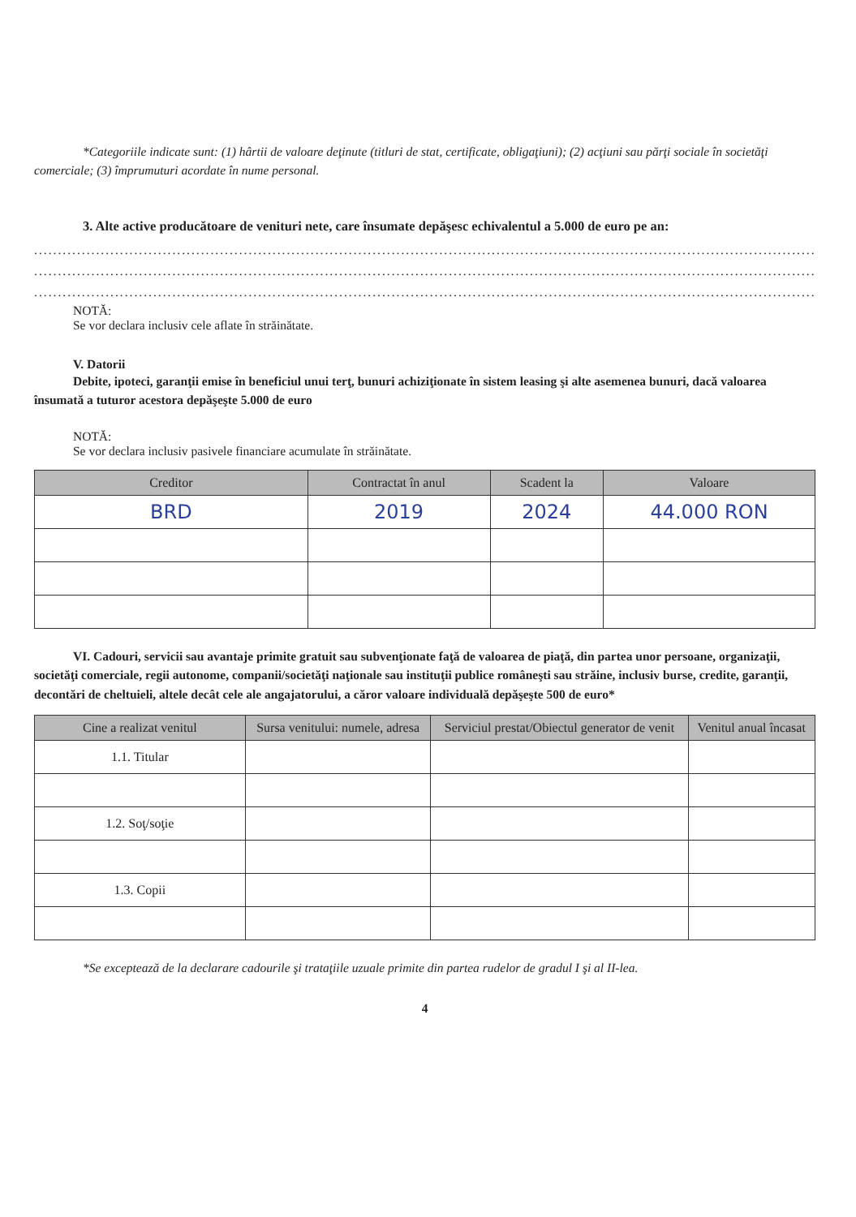*Categoriile indicate sunt: (1) hârtii de valoare deţinute (titluri de stat, certificate, obligaţiuni); (2) acţiuni sau părţi sociale în societăţi comerciale; (3) împrumuturi acordate în nume personal.
3. Alte active producătoare de venituri nete, care însumate depăşesc echivalentul a 5.000 de euro pe an:
..........................................................................................................................................................................................
..........................................................................................................................................................................................
..........................................................................................................................................................................................
NOTĂ:
Se vor declara inclusiv cele aflate în străinătate.
V. Datorii
Debite, ipoteci, garanţii emise în beneficiul unui terţ, bunuri achiziţionate în sistem leasing şi alte asemenea bunuri, dacă valoarea însumată a tuturor acestora depăşeşte 5.000 de euro
NOTĂ:
Se vor declara inclusiv pasivele financiare acumulate în străinătate.
| Creditor | Contractat în anul | Scadent la | Valoare |
| --- | --- | --- | --- |
| BRD | 2019 | 2024 | 44.000 RON |
VI. Cadouri, servicii sau avantaje primite gratuit sau subvenţionate faţă de valoarea de piaţă, din partea unor persoane, organizaţii, societăţi comerciale, regii autonome, companii/societăţi naţionale sau instituţii publice româneşti sau străine, inclusiv burse, credite, garanţii, decontări de cheltuieli, altele decât cele ale angajatorului, a căror valoare individuală depăşeşte 500 de euro*
| Cine a realizat venitul | Sursa venitului: numele, adresa | Serviciul prestat/Obiectul generator de venit | Venitul anual încasat |
| --- | --- | --- | --- |
| 1.1. Titular | | | |
| 1.2. Soţ/soţie | | | |
| 1.3. Copii | | | |
*Se exceptează de la declarare cadourile şi trataţiile uzuale primite din partea rudelor de gradul I şi al II-lea.
4